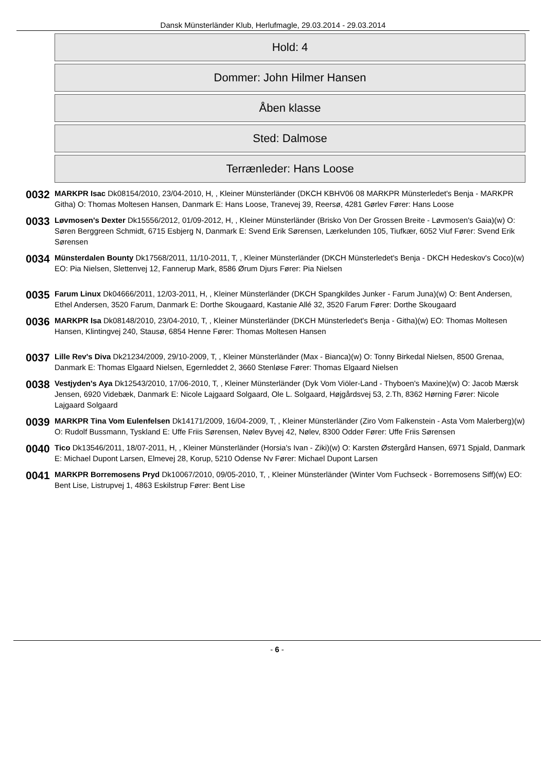Dansk Münsterländer Klub, Herlufmagle, 29.03.2014 - 29.03.2014
Hold: 4
Dommer: John Hilmer Hansen
Åben klasse
Sted: Dalmose
Terrænleder: Hans Loose
0032
MARKPR Isac Dk08154/2010, 23/04-2010, H, , Kleiner Münsterländer (DKCH KBHV06 08 MARKPR Münsterledet's Benja - MARKPR Githa) O: Thomas Moltesen Hansen, Danmark E: Hans Loose, Tranevej 39, Reersø, 4281 Gørlev Fører: Hans Loose
0033
Løvmosen's Dexter Dk15556/2012, 01/09-2012, H, , Kleiner Münsterländer (Brisko Von Der Grossen Breite - Løvmosen's Gaia)(w) O: Søren Berggreen Schmidt, 6715 Esbjerg N, Danmark E: Svend Erik Sørensen, Lærkelunden 105, Tiufkær, 6052 Viuf Fører: Svend Erik Sørensen
0034
Münsterdalen Bounty Dk17568/2011, 11/10-2011, T, , Kleiner Münsterländer (DKCH Münsterledet's Benja - DKCH Hedeskov's Coco)(w) EO: Pia Nielsen, Slettenvej 12, Fannerup Mark, 8586 Ørum Djurs Fører: Pia Nielsen
0035
Farum Linux Dk04666/2011, 12/03-2011, H, , Kleiner Münsterländer (DKCH Spangkildes Junker - Farum Juna)(w) O: Bent Andersen, Ethel Andersen, 3520 Farum, Danmark E: Dorthe Skougaard, Kastanie Allé 32, 3520 Farum Fører: Dorthe Skougaard
0036
MARKPR Isa Dk08148/2010, 23/04-2010, T, , Kleiner Münsterländer (DKCH Münsterledet's Benja - Githa)(w) EO: Thomas Moltesen Hansen, Klintingvej 240, Stausø, 6854 Henne Fører: Thomas Moltesen Hansen
0037
Lille Rev's Diva Dk21234/2009, 29/10-2009, T, , Kleiner Münsterländer (Max - Bianca)(w) O: Tonny Birkedal Nielsen, 8500 Grenaa, Danmark E: Thomas Elgaard Nielsen, Egernleddet 2, 3660 Stenløse Fører: Thomas Elgaard Nielsen
0038
Vestjyden's Aya Dk12543/2010, 17/06-2010, T, , Kleiner Münsterländer (Dyk Vom Viöler-Land - Thyboen's Maxine)(w) O: Jacob Mærsk Jensen, 6920 Videbæk, Danmark E: Nicole Lajgaard Solgaard, Ole L. Solgaard, Højgårdsvej 53, 2.Th, 8362 Hørning Fører: Nicole Lajgaard Solgaard
0039
MARKPR Tina Vom Eulenfelsen Dk14171/2009, 16/04-2009, T, , Kleiner Münsterländer (Ziro Vom Falkenstein - Asta Vom Malerberg)(w) O: Rudolf Bussmann, Tyskland E: Uffe Friis Sørensen, Nølev Byvej 42, Nølev, 8300 Odder Fører: Uffe Friis Sørensen
0040
Tico Dk13546/2011, 18/07-2011, H, , Kleiner Münsterländer (Horsia's Ivan - Ziki)(w) O: Karsten Østergård Hansen, 6971 Spjald, Danmark E: Michael Dupont Larsen, Elmevej 28, Korup, 5210 Odense Nv Fører: Michael Dupont Larsen
0041
MARKPR Borremosens Pryd Dk10067/2010, 09/05-2010, T, , Kleiner Münsterländer (Winter Vom Fuchseck - Borremosens Siff)(w) EO: Bent Lise, Listrupvej 1, 4863 Eskilstrup Fører: Bent Lise
- 6 -